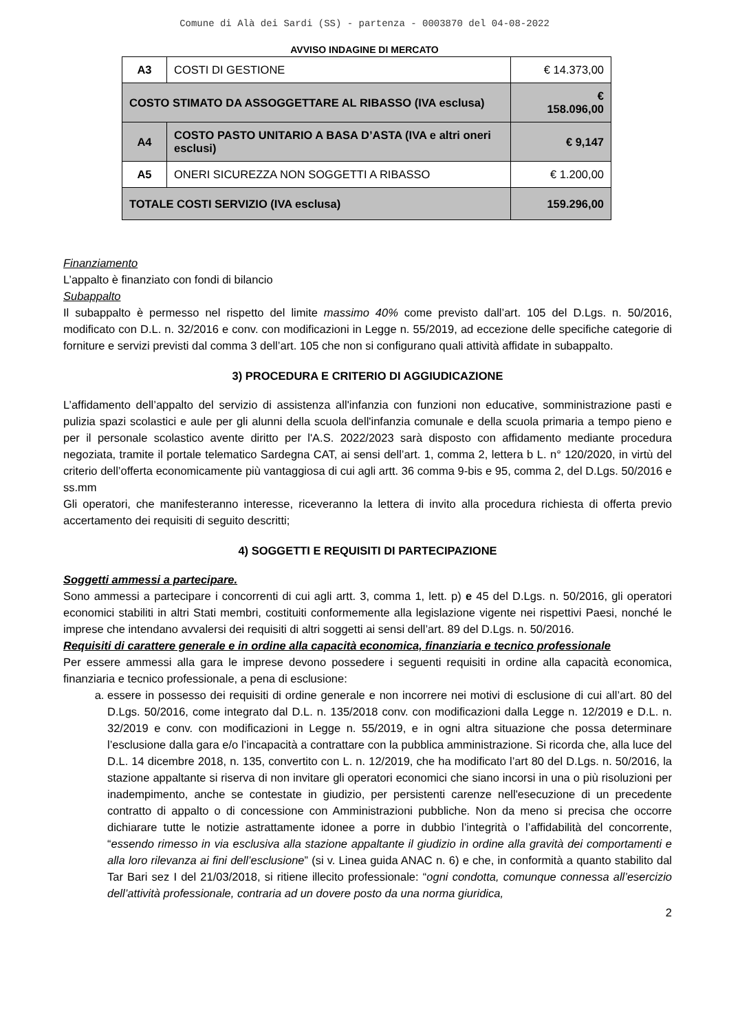Comune di Alà dei Sardi (SS) - partenza - 0003870 del 04-08-2022
AVVISO INDAGINE DI MERCATO
| A3 | COSTI DI GESTIONE | € 14.373,00 |
| COSTO STIMATO DA ASSOGGETTARE AL RIBASSO (IVA esclusa) | | € 158.096,00 |
| A4 | COSTO PASTO UNITARIO A BASA D’ASTA (IVA e altri oneri esclusi) | € 9,147 |
| A5 | ONERI SICUREZZA NON SOGGETTI A RIBASSO | € 1.200,00 |
| TOTALE COSTI SERVIZIO (IVA esclusa) | | 159.296,00 |
Finanziamento
L’appalto è finanziato con fondi di bilancio
Subappalto
Il subappalto è permesso nel rispetto del limite massimo 40% come previsto dall’art. 105 del D.Lgs. n. 50/2016, modificato con D.L. n. 32/2016 e conv. con modificazioni in Legge n. 55/2019, ad eccezione delle specifiche categorie di forniture e servizi previsti dal comma 3 dell’art. 105 che non si configurano quali attività affidate in subappalto.
3) PROCEDURA E CRITERIO DI AGGIUDICAZIONE
L’affidamento dell’appalto del servizio di assistenza all'infanzia con funzioni non educative, somministrazione pasti e pulizia spazi scolastici e aule per gli alunni della scuola dell'infanzia comunale e della scuola primaria a tempo pieno e per il personale scolastico avente diritto per l'A.S. 2022/2023 sarà disposto con affidamento mediante procedura negoziata, tramite il portale telematico Sardegna CAT, ai sensi dell’art. 1, comma 2, lettera b L. n° 120/2020, in virtù del criterio dell’offerta economicamente più vantaggiosa di cui agli artt. 36 comma 9-bis e 95, comma 2, del D.Lgs. 50/2016 e ss.mm
Gli operatori, che manifesteranno interesse, riceveranno la lettera di invito alla procedura richiesta di offerta previo accertamento dei requisiti di seguito descritti;
4) SOGGETTI E REQUISITI DI PARTECIPAZIONE
Soggetti ammessi a partecipare.
Sono ammessi a partecipare i concorrenti di cui agli artt. 3, comma 1, lett. p) e 45 del D.Lgs. n. 50/2016, gli operatori economici stabiliti in altri Stati membri, costituiti conformemente alla legislazione vigente nei rispettivi Paesi, nonché le imprese che intendano avvalersi dei requisiti di altri soggetti ai sensi dell’art. 89 del D.Lgs. n. 50/2016.
Requisiti di carattere generale e in ordine alla capacità economica, finanziaria e tecnico professionale
Per essere ammessi alla gara le imprese devono possedere i seguenti requisiti in ordine alla capacità economica, finanziaria e tecnico professionale, a pena di esclusione:
a. essere in possesso dei requisiti di ordine generale e non incorrere nei motivi di esclusione di cui all’art. 80 del D.Lgs. 50/2016, come integrato dal D.L. n. 135/2018 conv. con modificazioni dalla Legge n. 12/2019 e D.L. n. 32/2019 e conv. con modificazioni in Legge n. 55/2019, e in ogni altra situazione che possa determinare l’esclusione dalla gara e/o l’incapacità a contrattare con la pubblica amministrazione. Si ricorda che, alla luce del D.L. 14 dicembre 2018, n. 135, convertito con L. n. 12/2019, che ha modificato l’art 80 del D.Lgs. n. 50/2016, la stazione appaltante si riserva di non invitare gli operatori economici che siano incorsi in una o più risoluzioni per inadempimento, anche se contestate in giudizio, per persistenti carenze nell'esecuzione di un precedente contratto di appalto o di concessione con Amministrazioni pubbliche. Non da meno si precisa che occorre dichiarare tutte le notizie astrattamente idonee a porre in dubbio l’integrità o l’affidabilità del concorrente, “essendo rimesso in via esclusiva alla stazione appaltante il giudizio in ordine alla gravità dei comportamenti e alla loro rilevanza ai fini dell’esclusione” (si v. Linea guida ANAC n. 6) e che, in conformità a quanto stabilito dal Tar Bari sez I del 21/03/2018, si ritiene illecito professionale: “ogni condotta, comunque connessa all’esercizio dell’attività professionale, contraria ad un dovere posto da una norma giuridica,
2